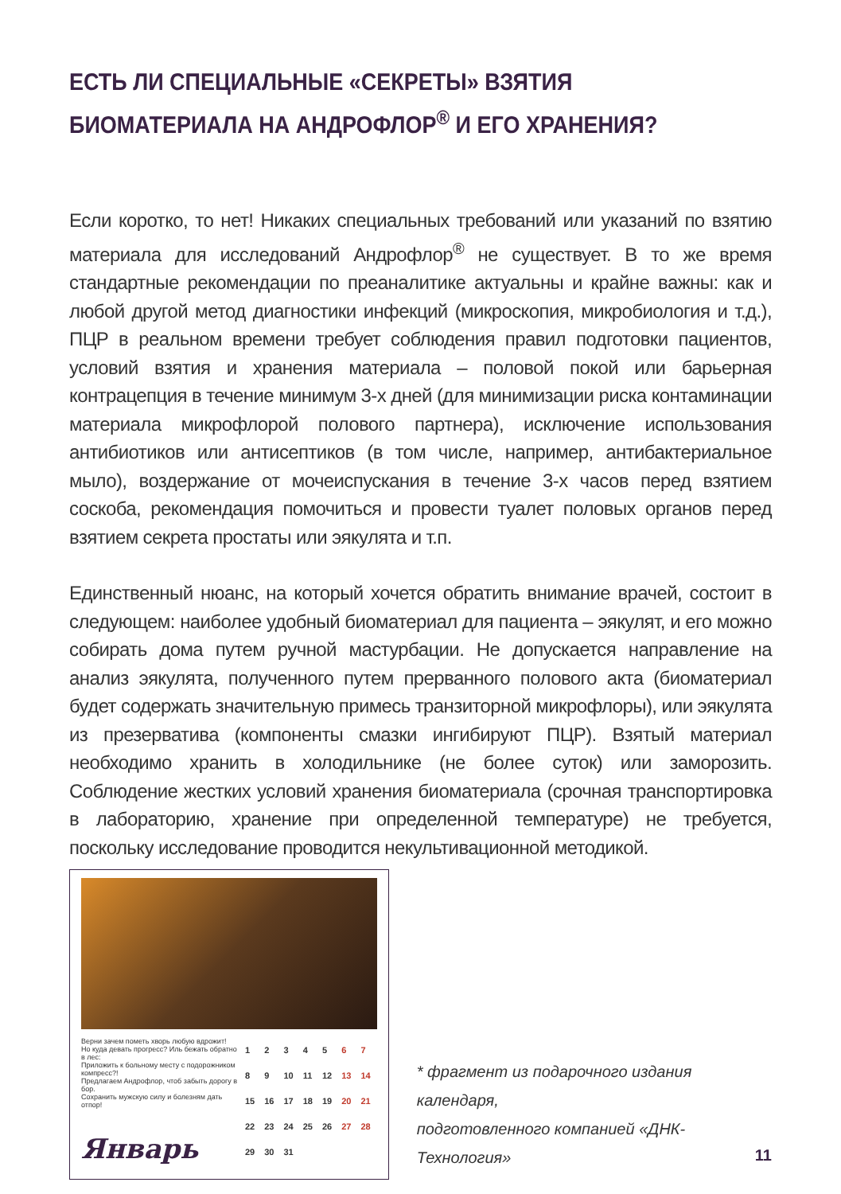ЕСТЬ ЛИ СПЕЦИАЛЬНЫЕ «СЕКРЕТЫ» ВЗЯТИЯ
БИОМАТЕРИАЛА НА АНДРОФЛОР<sup>®</sup> И ЕГО ХРАНЕНИЯ?
Если коротко, то нет! Никаких специальных требований или указаний по взятию материала для исследований Андрофлор<sup>®</sup> не существует. В то же время стандартные рекомендации по преаналитике актуальны и крайне важны: как и любой другой метод диагностики инфекций (микроскопия, микробиология и т.д.), ПЦР в реальном времени требует соблюдения правил подготовки пациентов, условий взятия и хранения материала – половой покой или барьерная контрацепция в течение минимум 3-х дней (для минимизации риска контаминации материала микрофлорой полового партнера), исключение использования антибиотиков или антисептиков (в том числе, например, антибактериальное мыло), воздержание от мочеиспускания в течение 3-х часов перед взятием соскоба, рекомендация помочиться и провести туалет половых органов перед взятием секрета простаты или эякулята и т.п.
Единственный нюанс, на который хочется обратить внимание врачей, состоит в следующем: наиболее удобный биоматериал для пациента – эякулят, и его можно собирать дома путем ручной мастурбации. Не допускается направление на анализ эякулята, полученного путем прерванного полового акта (биоматериал будет содержать значительную примесь транзиторной микрофлоры), или эякулята из презерватива (компоненты смазки ингибируют ПЦР). Взятый материал необходимо хранить в холодильнике (не более суток) или заморозить. Соблюдение жестких условий хранения биоматериала (срочная транспортировка в лабораторию, хранение при определенной температуре) не требуется, поскольку исследование проводится некультивационной методикой.
Верни зачем пометь хворь любую вдрожит!
Но куда девать прогресс? Иль бежать обратно в лес:
Приложить к больному месту с подорожником компресс?!
Предлагаем Андрофлор, чтоб забыть дорогу в бор.
Сохранить мужскую силу и болезням дать отпор!
Январь
| 1 | 2 | 3 | 4 | 5 | 6 | 7 |
| 8 | 9 | 10 | 11 | 12 | 13 | 14 |
| 15 | 16 | 17 | 18 | 19 | 20 | 21 |
| 22 | 23 | 24 | 25 | 26 | 27 | 28 |
| 29 | 30 | 31 | | | | |
* фрагмент из подарочного издания календаря,
подготовленного компанией «ДНК-Технология»
11